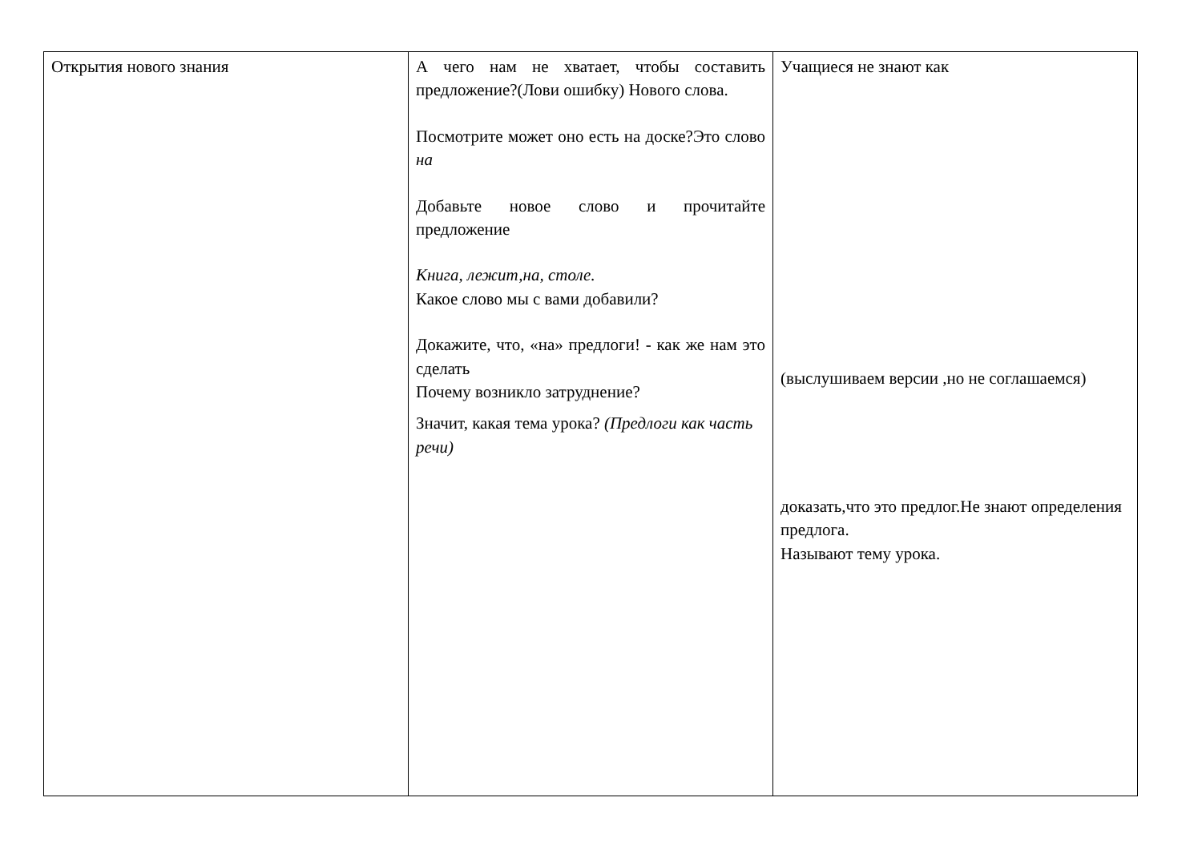| Открытия нового знания | А чего нам не хватает, чтобы составить предложение?(Лови ошибку) Нового слова. Посмотрите может оно есть на доске?Это слово на Добавьте новое слово и прочитайте предложение Книга, лежит,на, столе. Какое слово мы с вами добавили? Докажите, что, «на» предлоги! - как же нам это сделать Почему возникло затруднение? Значит, какая тема урока? (Предлоги как часть речи) | Учащиеся не знают как (выслушиваем версии ,но не соглашаемся) доказать,что это предлог.Не знают определения предлога. Называют тему урока. |